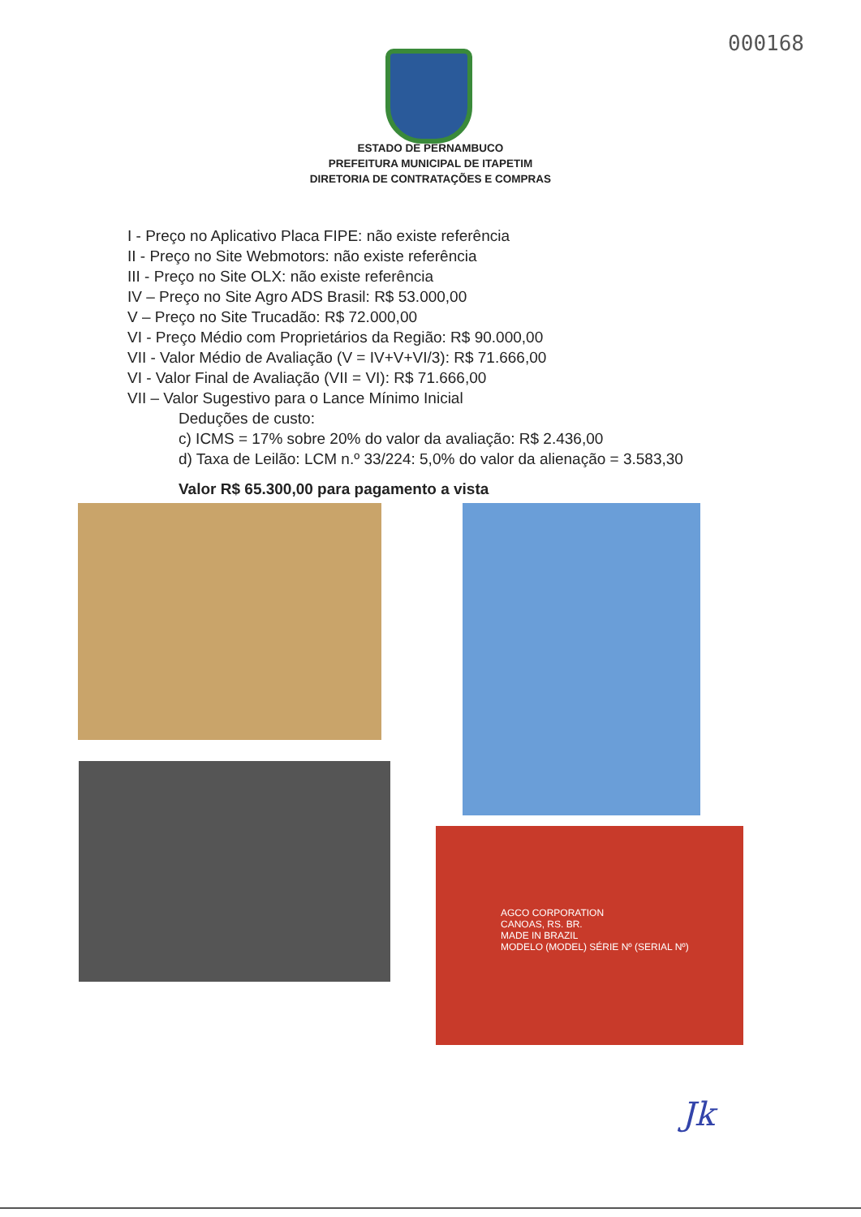000168
ESTADO DE PERNAMBUCO
PREFEITURA MUNICIPAL DE ITAPETIM
DIRETORIA DE CONTRATAÇÕES E COMPRAS
I - Preço no Aplicativo Placa FIPE: não existe referência
II - Preço no Site Webmotors: não existe referência
III - Preço no Site OLX: não existe referência
IV – Preço no Site Agro ADS Brasil: R$ 53.000,00
V – Preço no Site Trucadão: R$ 72.000,00
VI - Preço Médio com Proprietários da Região: R$ 90.000,00
VII - Valor Médio de Avaliação (V = IV+V+VI/3): R$ 71.666,00
VI - Valor Final de Avaliação (VII = VI): R$ 71.666,00
VII – Valor Sugestivo para o Lance Mínimo Inicial
Deduções de custo:
c) ICMS = 17% sobre 20% do valor da avaliação: R$ 2.436,00
d) Taxa de Leilão: LCM n.º 33/224: 5,0% do valor da alienação = 3.583,30
Valor R$ 65.300,00 para pagamento a vista
AGCO CORPORATION
CANOAS, RS. BR.
MADE IN BRAZIL
MODELO (MODEL) SÉRIE Nº (SERIAL Nº)
Jk